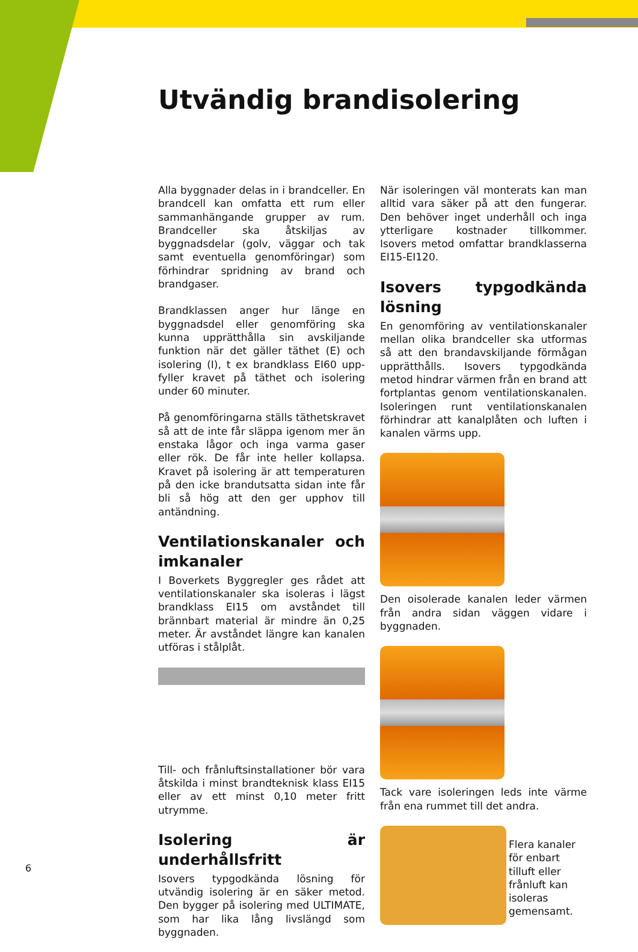Utvändig brandisolering
Alla byggnader delas in i brandceller. En brandcell kan omfatta ett rum eller samman­hängande grupper av rum. Brandceller ska åtskiljas av byggnadsdelar (golv, väggar och tak samt eventuella genomföringar) som för­hindrar spridning av brand och brandgaser.
Brandklassen anger hur länge en byggnads­del eller genomföring ska kunna upprätthålla sin avskiljande funktion när det gäller täthet (E) och isolering (I), t ex brandklass EI60 upp­fyller kravet på täthet och isolering under 60 minuter.
På genomföringarna ställs täthetskravet så att de inte får släppa igenom mer än enstaka lå­gor och inga varma gaser eller rök. De får inte heller kollapsa. Kravet på isolering är att temperaturen på den icke brandutsatta sidan inte får bli så hög att den ger upphov till antändning.
Ventilationskanaler och imkanaler
I Boverkets Byggregler ges rådet att ven­tilationskanaler ska isoleras i lägst brand­klass EI15 om avståndet till brännbart ma­terial är mindre än 0,25 meter. Är avståndet längre kan kanalen utföras i stålplåt.
Till- och frånluftsinstallationer bör vara åt­skilda i minst brandteknisk klass EI15 eller av ett minst 0,10 meter fritt utrymme.
Isolering är underhållsfritt
Isovers typgodkända lösning för utvändig isolering är en säker metod. Den bygger på isolering med ULTIMATE, som har lika lång livslängd som byggnaden.
När isoleringen väl monterats kan man alltid vara säker på att den fungerar. Den behöver inget underhåll och inga ytterligare kost­nader tillkommer. Isovers metod omfattar brandklasserna EI15-EI120.
Isovers typgodkända lösning
En genomföring av ventilationskanaler mel­lan olika brandceller ska utformas så att den brandavskiljande förmågan upprätthålls. Isovers typgodkända metod hindrar värmen från en brand att fortplantas genom ventila­tionskanalen. Isoleringen runt ventilationska­nalen förhindrar att kanalplåten och luften i kanalen värms upp.
Den oisolerade kanalen leder värmen från andra sidan väggen vidare i byggnaden.
Tack vare isoleringen leds inte värme från ena rummet till det andra.
Flera kanaler för enbart tilluft eller frånluft kan isoleras gemensamt.
6